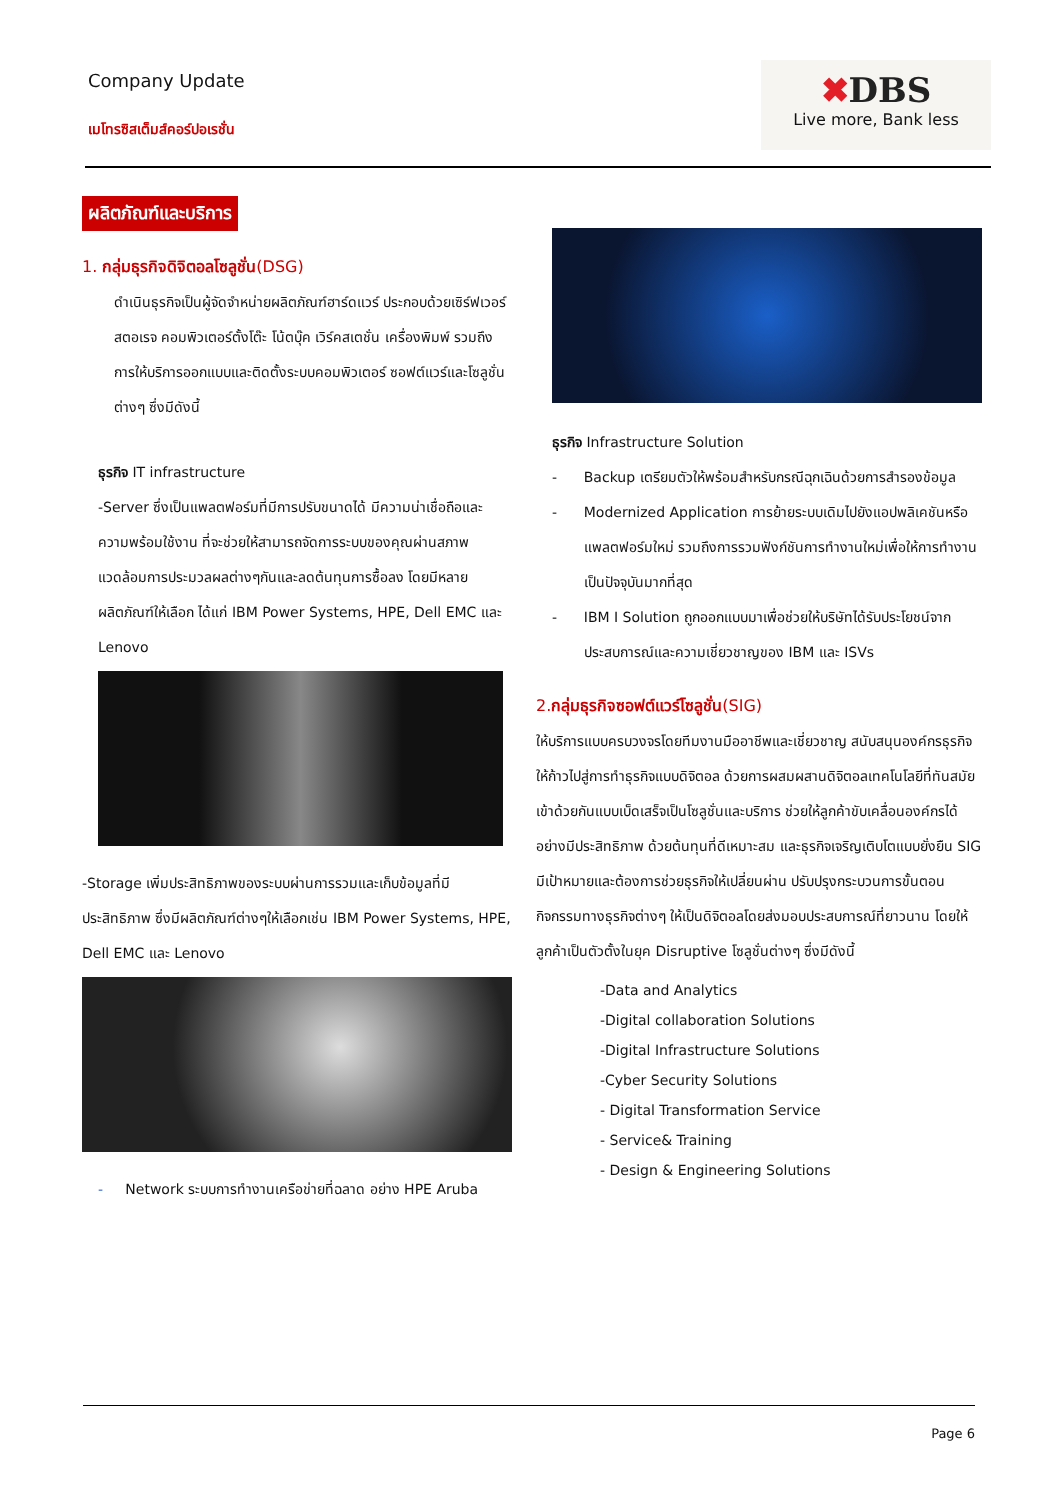Company Update
เมโทรซิสเต็มส์คอร์ปอเรชั่น
✖DBS
Live more, Bank less
ผลิตภัณฑ์และบริการ
1. กลุ่มธุรกิจดิจิตอลโซลูชั่น(DSG)
ดำเนินธุรกิจเป็นผู้จัดจำหน่ายผลิตภัณฑ์ฮาร์ดแวร์ ประกอบด้วยเซิร์ฟเวอร์ สตอเรจ คอมพิวเตอร์ตั้งโต๊ะ โน้ตบุ๊ค เวิร์คสเตชั่น เครื่องพิมพ์ รวมถึงการให้บริการออกแบบและติดตั้งระบบคอมพิวเตอร์ ซอฟต์แวร์และโซลูชั่นต่างๆ ซึ่งมีดังนี้
ธุรกิจ IT infrastructure
-Server ซึ่งเป็นแพลตฟอร์มที่มีการปรับขนาดได้ มีความน่าเชื่อถือและความพร้อมใช้งาน ที่จะช่วยให้สามารถจัดการระบบของคุณผ่านสภาพแวดล้อมการประมวลผลต่างๆกันและลดต้นทุนการซื้อลง โดยมีหลายผลิตภัณฑ์ให้เลือก ได้แก่ IBM Power Systems, HPE, Dell EMC และ Lenovo
-Storage เพิ่มประสิทธิภาพของระบบผ่านการรวมและเก็บข้อมูลที่มีประสิทธิภาพ ซึ่งมีผลิตภัณฑ์ต่างๆให้เลือกเช่น IBM Power Systems, HPE, Dell EMC และ Lenovo
- Network ระบบการทำงานเครือข่ายที่ฉลาด อย่าง HPE Aruba
ธุรกิจ Infrastructure Solution
- Backup เตรียมตัวให้พร้อมสำหรับกรณีฉุกเฉินด้วยการสำรองข้อมูล
- Modernized Application การย้ายระบบเดิมไปยังแอปพลิเคชันหรือแพลตฟอร์มใหม่ รวมถึงการรวมฟังก์ชันการทำงานใหม่เพื่อให้การทำงานเป็นปัจจุบันมากที่สุด
- IBM I Solution ถูกออกแบบมาเพื่อช่วยให้บริษัทได้รับประโยชน์จากประสบการณ์และความเชี่ยวชาญของ IBM และ ISVs
2.กลุ่มธุรกิจซอฟต์แวร์โซลูชั่น(SIG)
ให้บริการแบบครบวงจรโดยทีมงานมืออาชีพและเชี่ยวชาญ สนับสนุนองค์กรธุรกิจให้ก้าวไปสู่การทำธุรกิจแบบดิจิตอล ด้วยการผสมผสานดิจิตอลเทคโนโลยีที่ทันสมัยเข้าด้วยกันแบบเบ็ดเสร็จเป็นโซลูชั่นและบริการ ช่วยให้ลูกค้าขับเคลื่อนองค์กรได้อย่างมีประสิทธิภาพ ด้วยต้นทุนที่ดีเหมาะสม และธุรกิจเจริญเติบโตแบบยั่งยืน SIG มีเป้าหมายและต้องการช่วยธุรกิจให้เปลี่ยนผ่าน ปรับปรุงกระบวนการขั้นตอนกิจกรรมทางธุรกิจต่างๆ ให้เป็นดิจิตอลโดยส่งมอบประสบการณ์ที่ยาวนาน โดยให้ลูกค้าเป็นตัวตั้งในยุค Disruptive โซลูชั่นต่างๆ ซึ่งมีดังนี้
-Data and Analytics
-Digital collaboration Solutions
-Digital Infrastructure Solutions
-Cyber Security Solutions
- Digital Transformation Service
- Service& Training
- Design & Engineering Solutions
Page 6